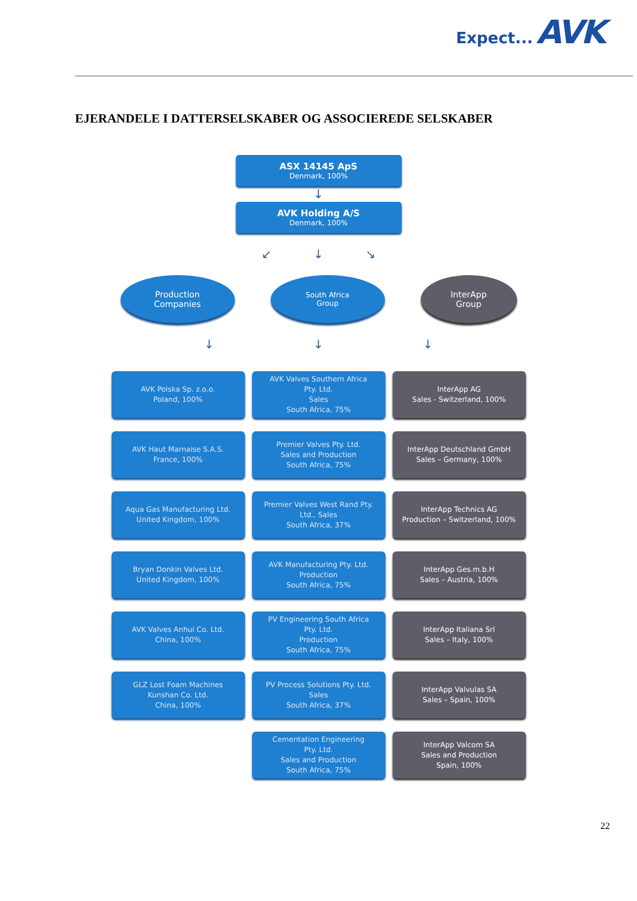Expect... AVK
EJERANDELE I DATTERSELSKABER OG ASSOCIEREDE SELSKABER
ASX 14145 ApS
Denmark, 100%
↓
AVK Holding A/S
Denmark, 100%
↙ ↓ ↘
Production
Companies
South Africa
Group
InterApp
Group
↓ ↓ ↓
AVK Polska Sp. z.o.o.
Poland, 100%
AVK Valves Southern Africa
Pty. Ltd.
Sales
South Africa, 75%
InterApp AG
Sales - Switzerland, 100%
AVK Haut Marnaise S.A.S.
France, 100%
Premier Valves Pty. Ltd.
Sales and Production
South Africa, 75%
InterApp Deutschland GmbH
Sales – Germany, 100%
Aqua Gas Manufacturing Ltd.
United Kingdom, 100%
Premier Valves West Rand Pty.
Ltd., Sales
South Africa, 37%
InterApp Technics AG
Production – Switzerland, 100%
Bryan Donkin Valves Ltd.
United Kingdom, 100%
AVK Manufacturing Pty. Ltd.
Production
South Africa, 75%
InterApp Ges.m.b.H
Sales – Austria, 100%
AVK Valves Anhui Co. Ltd.
China, 100%
PV Engineering South Africa
Pty. Ltd.
Production
South Africa, 75%
InterApp Italiana Srl
Sales – Italy, 100%
GLZ Lost Foam Machines
Kunshan Co. Ltd.
China, 100%
PV Process Solutions Pty. Ltd.
Sales
South Africa, 37%
InterApp Valvulas SA
Sales – Spain, 100%
Cementation Engineering
Pty. Ltd.
Sales and Production
South Africa, 75%
InterApp Valcom SA
Sales and Production
Spain, 100%
22